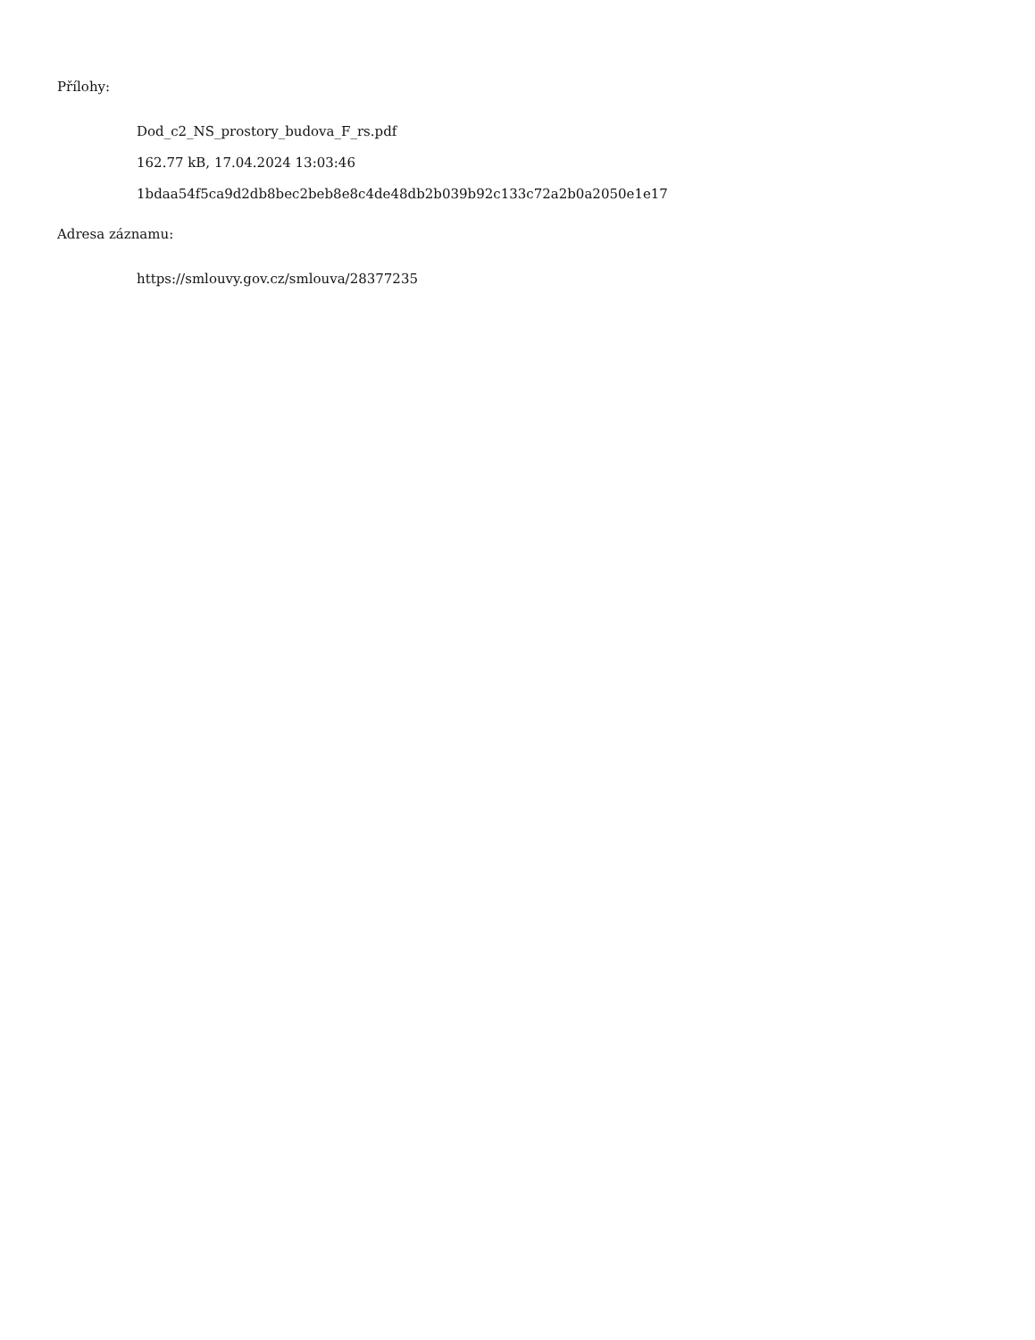Přílohy:
Dod_c2_NS_prostory_budova_F_rs.pdf
162.77 kB, 17.04.2024 13:03:46
1bdaa54f5ca9d2db8bec2beb8e8c4de48db2b039b92c133c72a2b0a2050e1e17
Adresa záznamu:
https://smlouvy.gov.cz/smlouva/28377235